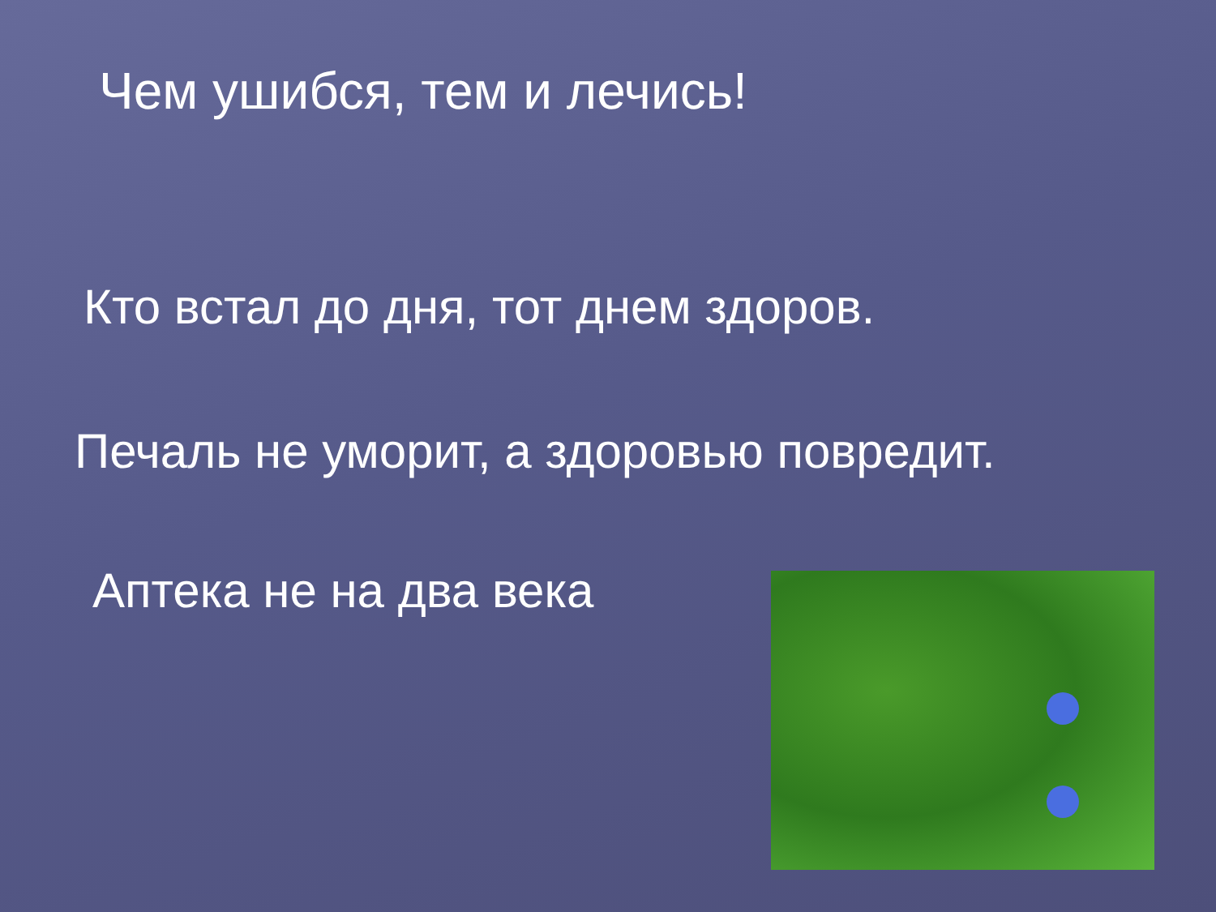Чем ушибся, тем и лечись!
Кто встал до дня, тот днем здоров.
Печаль не уморит, а здоровью повредит.
Аптека не на два века